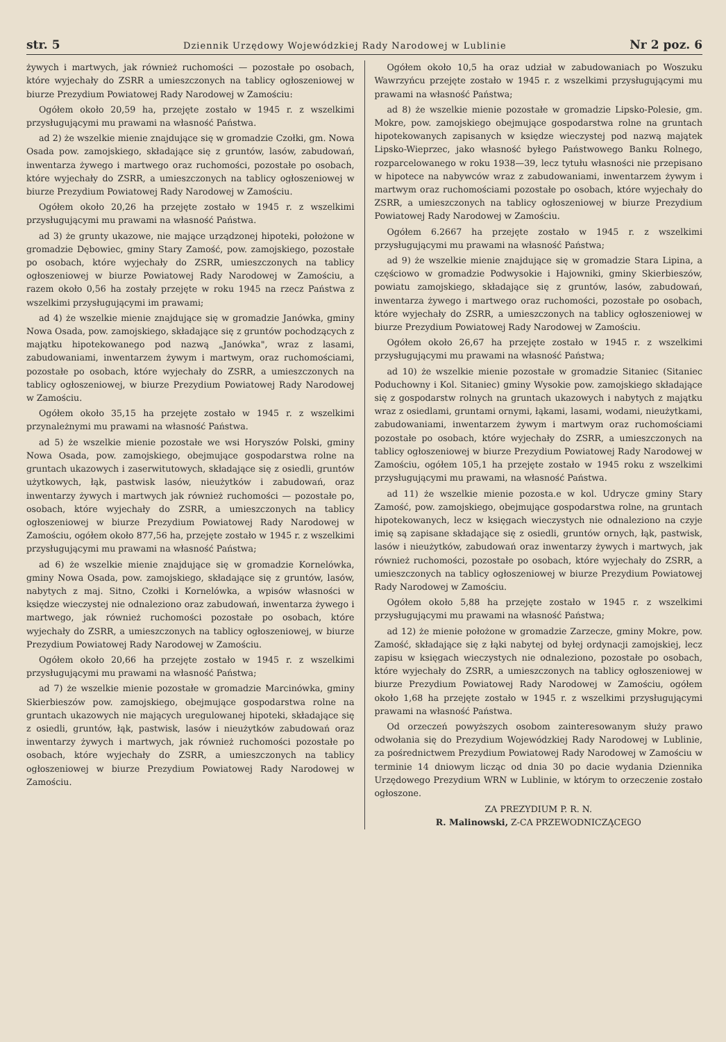str. 5 Dziennik Urzędowy Wojewódzkiej Rady Narodowej w Lublinie Nr 2 poz. 6
żywych i martwych, jak również ruchomości — pozostałe po osobach, które wyjechały do ZSRR a umieszczonych na tablicy ogłoszeniowej w biurze Prezydium Powiatowej Rady Narodowej w Zamościu:
Ogółem około 20,59 ha, przejęte zostało w 1945 r. z wszelkimi przysługującymi mu prawami na własność Państwa.
ad 2) że wszelkie mienie znajdujące się w gromadzie Czołki, gm. Nowa Osada pow. zamojskiego, składające się z gruntów, lasów, zabudowań, inwentarza żywego i martwego oraz ruchomości, pozostałe po osobach, które wyjechały do ZSRR, a umieszczonych na tablicy ogłoszeniowej w biurze Prezydium Powiatowej Rady Narodowej w Zamościu.
Ogółem około 20,26 ha przejęte zostało w 1945 r. z wszelkimi przysługującymi mu prawami na własność Państwa.
ad 3) że grunty ukazowe, nie mające urządzonej hipoteki, położone w gromadzie Dębowiec, gminy Stary Zamość, pow. zamojskiego, pozostałe po osobach, które wyjechały do ZSRR, umieszczonych na tablicy ogłoszeniowej w biurze Powiatowej Rady Narodowej w Zamościu, a razem około 0,56 ha zostały przejęte w roku 1945 na rzecz Państwa z wszelkimi przysługującymi im prawami;
ad 4) że wszelkie mienie znajdujące się w gromadzie Janówka, gminy Nowa Osada, pow. zamojskiego, składające się z gruntów pochodzących z majątku hipotekowanego pod nazwą „Janówka", wraz z lasami, zabudowaniami, inwentarzem żywym i martwym, oraz ruchomościami, pozostałe po osobach, które wyjechały do ZSRR, a umieszczonych na tablicy ogłoszeniowej, w biurze Prezydium Powiatowej Rady Narodowej w Zamościu.
Ogółem około 35,15 ha przejęte zostało w 1945 r. z wszelkimi przynależnymi mu prawami na własność Państwa.
ad 5) że wszelkie mienie pozostałe we wsi Horyszów Polski, gminy Nowa Osada, pow. zamojskiego, obejmujące gospodarstwa rolne na gruntach ukazowych i zaserwitutowych, składające się z osiedli, gruntów użytkowych, łąk, pastwisk lasów, nieużytków i zabudowań, oraz inwentarzy żywych i martwych jak również ruchomości — pozostałe po, osobach, które wyjechały do ZSRR, a umieszczonych na tablicy ogłoszeniowej w biurze Prezydium Powiatowej Rady Narodowej w Zamościu, ogółem około 877,56 ha, przejęte zostało w 1945 r. z wszelkimi przysługującymi mu prawami na własność Państwa;
ad 6) że wszelkie mienie znajdujące się w gromadzie Kornelówka, gminy Nowa Osada, pow. zamojskiego, składające się z gruntów, lasów, nabytych z maj. Sitno, Czołki i Kornelówka, a wpisów własności w księdze wieczystej nie odnaleziono oraz zabudowań, inwentarza żywego i martwego, jak również ruchomości pozostałe po osobach, które wyjechały do ZSRR, a umieszczonych na tablicy ogłoszeniowej, w biurze Prezydium Powiatowej Rady Narodowej w Zamościu.
Ogółem około 20,66 ha przejęte zostało w 1945 r. z wszelkimi przysługującymi mu prawami na własność Państwa;
ad 7) że wszelkie mienie pozostałe w gromadzie Marcinówka, gminy Skierbieszów pow. zamojskiego, obejmujące gospodarstwa rolne na gruntach ukazowych nie mających uregulowanej hipoteki, składające się z osiedli, gruntów, łąk, pastwisk, lasów i nieużytków zabudowań oraz inwentarzy żywych i martwych, jak również ruchomości pozostałe po osobach, które wyjechały do ZSRR, a umieszczonych na tablicy ogłoszeniowej w biurze Prezydium Powiatowej Rady Narodowej w Zamościu.
Ogółem około 10,5 ha oraz udział w zabudowaniach po Woszuku Wawrzyńcu przejęte zostało w 1945 r. z wszelkimi przysługującymi mu prawami na własność Państwa;
ad 8) że wszelkie mienie pozostałe w gromadzie Lipsko-Polesie, gm. Mokre, pow. zamojskiego obejmujące gospodarstwa rolne na gruntach hipotekowanych zapisanych w księdze wieczystej pod nazwą majątek Lipsko-Wieprzec, jako własność byłego Państwowego Banku Rolnego, rozparcelowanego w roku 1938—39, lecz tytułu własności nie przepisano w hipotece na nabywców wraz z zabudowaniami, inwentarzem żywym i martwym oraz ruchomościami pozostałe po osobach, które wyjechały do ZSRR, a umieszczonych na tablicy ogłoszeniowej w biurze Prezydium Powiatowej Rady Narodowej w Zamościu.
Ogółem 6.2667 ha przejęte zostało w 1945 r. z wszelkimi przysługującymi mu prawami na własność Państwa;
ad 9) że wszelkie mienie znajdujące się w gromadzie Stara Lipina, a częściowo w gromadzie Podwysokie i Hajowniki, gminy Skierbieszów, powiatu zamojskiego, składające się z gruntów, lasów, zabudowań, inwentarza żywego i martwego oraz ruchomości, pozostałe po osobach, które wyjechały do ZSRR, a umieszczonych na tablicy ogłoszeniowej w biurze Prezydium Powiatowej Rady Narodowej w Zamościu.
Ogółem około 26,67 ha przejęte zostało w 1945 r. z wszelkimi przysługującymi mu prawami na własność Państwa;
ad 10) że wszelkie mienie pozostałe w gromadzie Sitaniec (Sitaniec Poduchowny i Kol. Sitaniec) gminy Wysokie pow. zamojskiego składające się z gospodarstw rolnych na gruntach ukazowych i nabytych z majątku wraz z osiedlami, gruntami ornymi, łąkami, lasami, wodami, nieużytkami, zabudowaniami, inwentarzem żywym i martwym oraz ruchomościami pozostałe po osobach, które wyjechały do ZSRR, a umieszczonych na tablicy ogłoszeniowej w biurze Prezydium Powiatowej Rady Narodowej w Zamościu, ogółem 105,1 ha przejęte zostało w 1945 roku z wszelkimi przysługującymi mu prawami, na własność Państwa.
ad 11) że wszelkie mienie pozosta.e w kol. Udrycze gminy Stary Zamość, pow. zamojskiego, obejmujące gospodarstwa rolne, na gruntach hipotekowanych, lecz w księgach wieczystych nie odnaleziono na czyje imię są zapisane składające się z osiedli, gruntów ornych, łąk, pastwisk, lasów i nieużytków, zabudowań oraz inwentarzy żywych i martwych, jak również ruchomości, pozostałe po osobach, które wyjechały do ZSRR, a umieszczonych na tablicy ogłoszeniowej w biurze Prezydium Powiatowej Rady Narodowej w Zamościu.
Ogółem około 5,88 ha przejęte zostało w 1945 r. z wszelkimi przysługującymi mu prawami na własność Państwa;
ad 12) że mienie położone w gromadzie Zarzecze, gminy Mokre, pow. Zamość, składające się z łąki nabytej od byłej ordynacji zamojskiej, lecz zapisu w księgach wieczystych nie odnaleziono, pozostałe po osobach, które wyjechały do ZSRR, a umieszczonych na tablicy ogłoszeniowej w biurze Prezydium Powiatowej Rady Narodowej w Zamościu, ogółem około 1,68 ha przejęte zostało w 1945 r. z wszelkimi przysługującymi prawami na własność Państwa.
Od orzeczeń powyższych osobom zainteresowanym służy prawo odwołania się do Prezydium Wojewódzkiej Rady Narodowej w Lublinie, za pośrednictwem Prezydium Powiatowej Rady Narodowej w Zamościu w terminie 14 dniowym licząc od dnia 30 po dacie wydania Dziennika Urzędowego Prezydium WRN w Lublinie, w którym to orzeczenie zostało ogłoszone.
ZA PREZYDIUM P. R. N.
R. Malinowski, Z-CA PRZEWODNICZĄCEGO